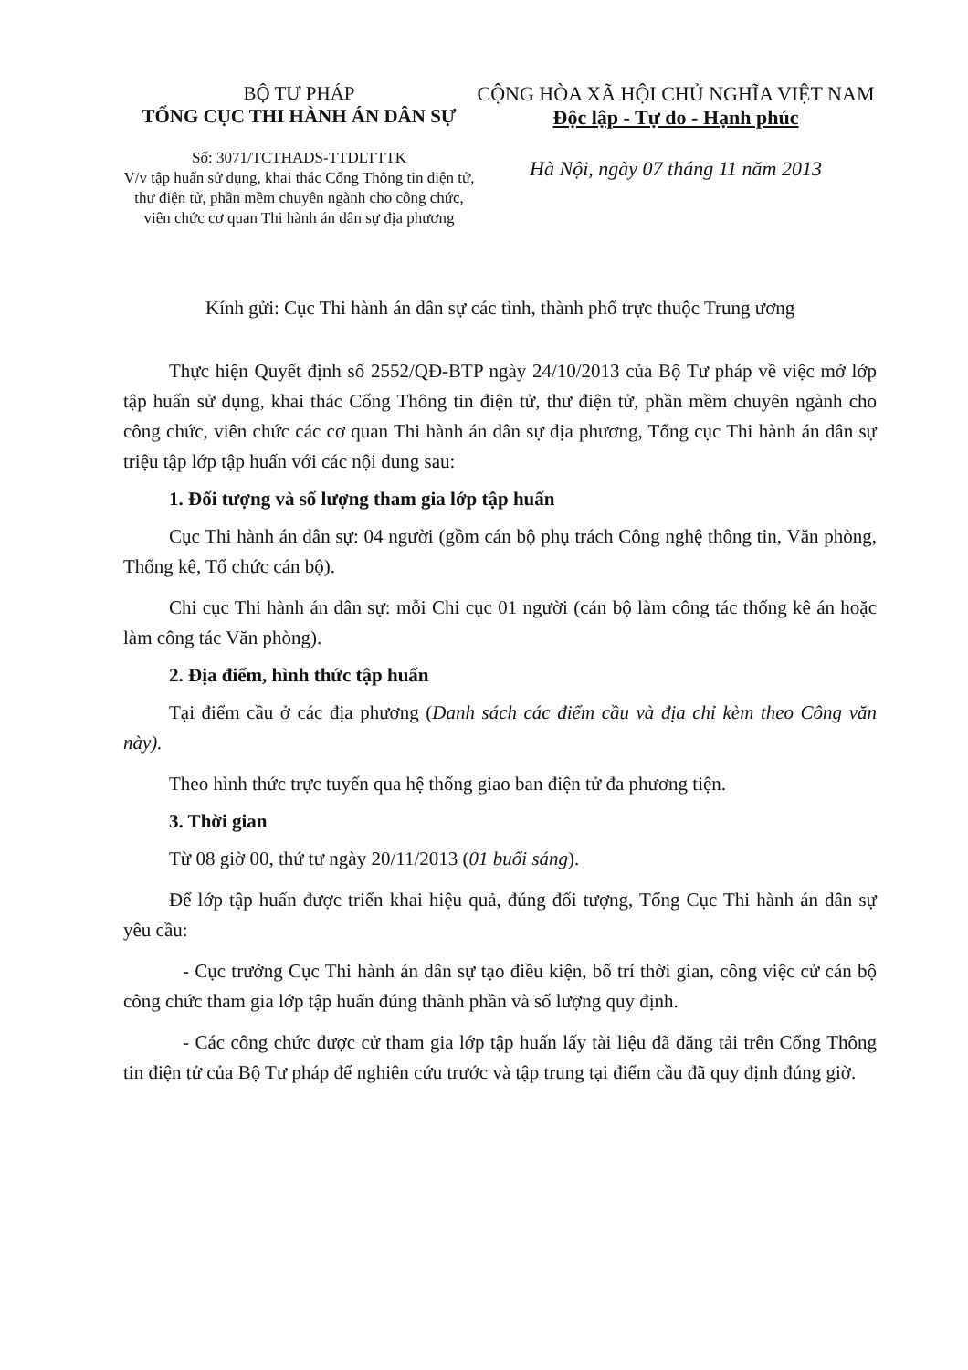BỘ TƯ PHÁP
TỔNG CỤC THI HÀNH ÁN DÂN SỰ
Số: 3071/TCTHADS-TTDLTTTK
V/v tập huấn sử dụng, khai thác Cổng Thông tin điện tử, thư điện tử, phần mềm chuyên ngành cho công chức, viên chức cơ quan Thi hành án dân sự địa phương
CỘNG HÒA XÃ HỘI CHỦ NGHĨA VIỆT NAM
Độc lập - Tự do - Hạnh phúc
Hà Nội, ngày 07 tháng 11 năm 2013
Kính gửi: Cục Thi hành án dân sự các tỉnh, thành phố trực thuộc Trung ương
Thực hiện Quyết định số 2552/QĐ-BTP ngày 24/10/2013 của Bộ Tư pháp về việc mở lớp tập huấn sử dụng, khai thác Cổng Thông tin điện tử, thư điện tử, phần mềm chuyên ngành cho công chức, viên chức các cơ quan Thi hành án dân sự địa phương, Tổng cục Thi hành án dân sự triệu tập lớp tập huấn với các nội dung sau:
1. Đối tượng và số lượng tham gia lớp tập huấn
Cục Thi hành án dân sự: 04 người (gồm cán bộ phụ trách Công nghệ thông tin, Văn phòng, Thống kê, Tổ chức cán bộ).
Chi cục Thi hành án dân sự: mỗi Chi cục 01 người (cán bộ làm công tác thống kê án hoặc làm công tác Văn phòng).
2. Địa điểm, hình thức tập huấn
Tại điểm cầu ở các địa phương (Danh sách các điểm cầu và địa chỉ kèm theo Công văn này).
Theo hình thức trực tuyến qua hệ thống giao ban điện tử đa phương tiện.
3. Thời gian
Từ 08 giờ 00, thứ tư ngày 20/11/2013 (01 buổi sáng).
Để lớp tập huấn được triển khai hiệu quả, đúng đối tượng, Tổng Cục Thi hành án dân sự yêu cầu:
- Cục trưởng Cục Thi hành án dân sự tạo điều kiện, bố trí thời gian, công việc cử cán bộ công chức tham gia lớp tập huấn đúng thành phần và số lượng quy định.
- Các công chức được cử tham gia lớp tập huấn lấy tài liệu đã đăng tải trên Cổng Thông tin điện tử của Bộ Tư pháp để nghiên cứu trước và tập trung tại điểm cầu đã quy định đúng giờ.